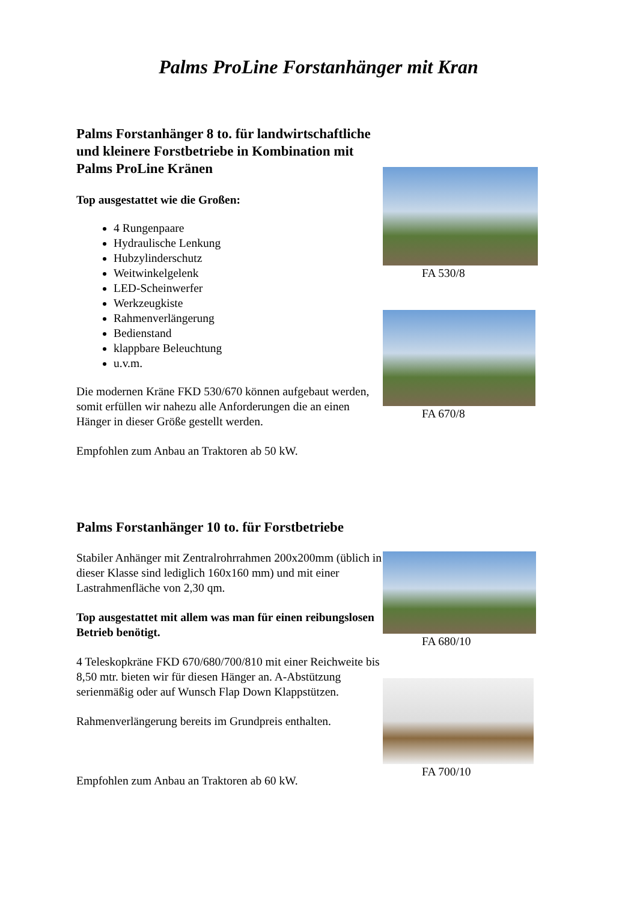Palms ProLine Forstanhänger mit Kran
Palms Forstanhänger 8 to. für landwirtschaftliche und kleinere Forstbetriebe in Kombination mit Palms ProLine Kränen
Top ausgestattet wie die Großen:
4 Rungenpaare
Hydraulische Lenkung
Hubzylinderschutz
Weitwinkelgelenk
LED-Scheinwerfer
Werkzeugkiste
Rahmenverlängerung
Bedienstand
klappbare Beleuchtung
u.v.m.
Die modernen Kräne FKD 530/670 können aufgebaut werden, somit erfüllen wir nahezu alle Anforderungen die an einen Hänger in dieser Größe gestellt werden.
Empfohlen zum Anbau an Traktoren ab 50 kW.
FA 530/8
FA 670/8
Palms Forstanhänger 10 to. für Forstbetriebe
Stabiler Anhänger mit Zentralrohrrahmen 200x200mm (üblich in dieser Klasse sind lediglich 160x160 mm) und mit einer Lastrahmenfläche von 2,30 qm.
Top ausgestattet mit allem was man für einen reibungslosen Betrieb benötigt.
4 Teleskopkräne FKD 670/680/700/810 mit einer Reichweite bis 8,50 mtr. bieten wir für diesen Hänger an. A-Abstützung serienmäßig oder auf Wunsch Flap Down Klappstützen.
Rahmenverlängerung bereits im Grundpreis enthalten.
Empfohlen zum Anbau an Traktoren ab 60 kW.
FA 680/10
FA 700/10